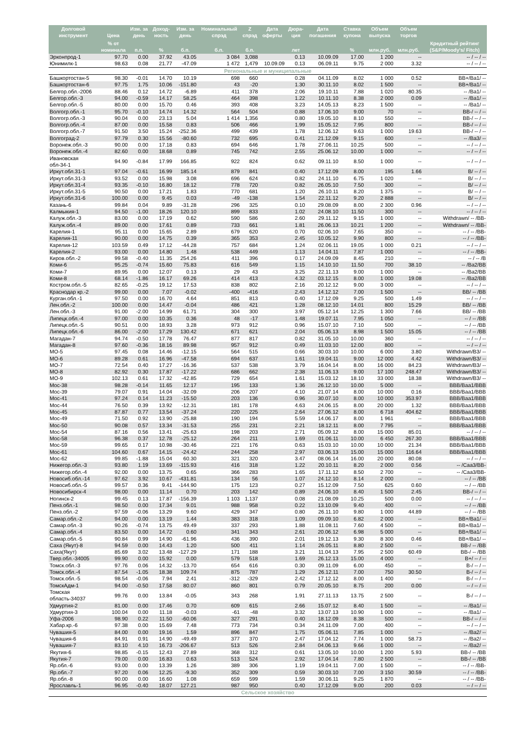| Долговой инструмент | Цена | Изм. за день | Доход-ность | Изм. за день | Номинальный спрэд | Z спрэд | Дата оферты | Дюра-ция | Дата погашения | Ставка купона | Объем выпуска | Объем торгов | Кредитный рейтинг (S&P/Moody's/ Fitch) |
| --- | --- | --- | --- | --- | --- | --- | --- | --- | --- | --- | --- | --- | --- |
| | % от номинала | п.п. | % | б.п. | б.п. | б.п. | | лет | | % | млн.руб. | млн.руб. | |
| Эрконпрод-1 | 97.70 | 0.00 | 37.92 | 43.05 | 3 084 | 3,088 | | 0.13 | 10.09.09 | 17.00 | 1 200 | -- | -- / -- / -- |
| Юнимилк-1 | 98.63 | 0.08 | 21.77 | -47.09 | 1 472 | 1,479 | 10.09.09 | 0.13 | 06.09.11 | 9.75 | 2 000 | 3.32 | -- / -- / -- |
| Региональные и муниципальные | | | | | | | | | | | | | |
| Башкортостан-5 | 98.30 | -0.01 | 14.70 | 10.19 | 698 | 660 | | 0.28 | 04.11.09 | 8.02 | 1 000 | 0.52 | BB+/Ba1/ -- |
| Башкортостан-6 | 97.75 | 1.75 | 10.06 | -151.80 | 43 | -20 | | 1.30 | 30.11.10 | 8.02 | 1 500 | -- | BB+/Ba1/ -- |
| Белгор.обл.-2006 | 88.46 | 0.12 | 14.72 | -6.89 | 411 | 378 | | 2.06 | 19.10.11 | 7.88 | 1 020 | 80.35 | -- /Ba1/ -- |
| Белгор.обл.-3 | 94.00 | -0.59 | 14.17 | 58.25 | 464 | 398 | | 1.22 | 10.11.10 | 8.38 | 2 000 | 0.09 | -- /Ba1/ -- |
| Белгор.обл.-5 | 80.00 | 0.00 | 15.70 | 0.46 | 393 | 408 | | 3.23 | 14.05.13 | 8.23 | 1 500 | -- | -- /Ba1/ -- |
| Волгогр.обл.-1 | 95.70 | -0.10 | 14.74 | 14.32 | 564 | 504 | | 0.88 | 17.06.10 | 9.00 | 70 | -- | BB-/ -- / -- |
| Волгогр.обл.-3 | 90.04 | 0.00 | 23.13 | 5.04 | 1 414 | 1,356 | | 0.80 | 19.05.10 | 8.10 | 550 | -- | BB-/ -- / -- |
| Волгогр.обл.-4 | 87.00 | 0.00 | 15.58 | 0.83 | 506 | 466 | | 1.99 | 15.05.12 | 7.95 | 800 | -- | BB-/ -- / -- |
| Волгогр.обл.-7 | 91.50 | 3.50 | 15.24 | -252.36 | 499 | 439 | | 1.78 | 12.06.12 | 9.63 | 1 000 | 19.63 | BB-/ -- / -- |
| Волгоград-2 | 97.79 | 0.30 | 15.56 | -80.60 | 732 | 695 | | 0.41 | 21.12.09 | 9.15 | 600 | -- | -- /Ba3/ -- |
| Воронеж.обл.-3 | 90.00 | 0.00 | 17.18 | 0.83 | 694 | 646 | | 1.78 | 27.06.11 | 10.25 | 500 | -- | -- / -- / -- |
| Воронеж.обл.-4 | 82.60 | 0.00 | 18.68 | 0.89 | 745 | 742 | | 2.55 | 25.06.12 | 10.00 | 1 000 | -- | -- / -- / -- |
| Ивановская обл-34-1 | 94.90 | -0.84 | 17.99 | 166.85 | 922 | 824 | | 0.62 | 09.11.10 | 8.50 | 1 000 | -- | -- / -- / -- |
| Иркут.обл.31-1 | 97.04 | -0.61 | 16.99 | 185.14 | 879 | 841 | | 0.40 | 17.12.09 | 8.00 | 195 | 1.66 | B/ -- / -- |
| Иркут.обл.31-3 | 93.52 | 0.00 | 15.98 | 3.08 | 696 | 624 | | 0.82 | 24.11.10 | 6.75 | 1 020 | -- | B/ -- / -- |
| Иркут.обл.31-4 | 93.35 | -0.10 | 16.80 | 18.12 | 778 | 720 | | 0.82 | 26.05.10 | 7.50 | 300 | -- | B/ -- / -- |
| Иркут.обл.31-5 | 90.50 | 0.00 | 17.21 | 1.83 | 770 | 681 | | 1.20 | 26.10.11 | 8.20 | 1 375 | -- | B/ -- / -- |
| Иркут.обл.31-6 | 100.00 | 0.00 | 9.45 | 0.03 | -49 | -138 | | 1.54 | 22.11.12 | 9.20 | 2 888 | -- | B/ -- / -- |
| Казань-6 | 99.84 | 0.04 | 9.89 | -31.28 | 296 | 325 | | 0.10 | 29.08.09 | 8.00 | 2 300 | 0.96 | -- / -- / -- |
| Калмыкия-1 | 94.50 | -1.00 | 18.26 | 120.10 | 899 | 833 | | 1.02 | 24.08.10 | 11.50 | 300 | -- | -- / -- / -- |
| Калуж.обл.-3 | 83.00 | 0.00 | 17.19 | 0.62 | 590 | 586 | | 2.60 | 29.11.12 | 9.15 | 1 000 | -- | Withdrawn/ -- /BB- |
| Калуж.обл.-4 | 89.00 | 0.00 | 17.61 | 0.89 | 733 | 661 | | 1.81 | 26.06.13 | 10.21 | 1 200 | -- | Withdrawn/ -- /BB- |
| Карелия-1 | 95.11 | 0.00 | 15.65 | 2.89 | 679 | 620 | | 0.70 | 02.06.10 | 7.65 | 350 | -- | -- / -- /BB- |
| Карелия-11 | 90.00 | 0.00 | 14.75 | 0.39 | 365 | 353 | | 2.45 | 10.05.12 | 9.90 | 800 | -- | -- / -- /BB- |
| Карелия-12 | 103.59 | 0.49 | 17.12 | -44.28 | 757 | 684 | | 1.24 | 02.06.11 | 19.05 | 1 000 | 0.21 | -- / -- / -- |
| Карелия-2 | 93.00 | 0.00 | 14.80 | 1.48 | 538 | 449 | | 1.13 | 14.04.11 | 7.87 | 1 000 | -- | -- / -- /BB- |
| Киров.обл.-2 | 99.58 | -0.40 | 11.35 | 254.26 | 411 | 396 | | 0.17 | 24.09.09 | 8.45 | 210 | -- | -- / -- /B |
| Коми-6 | 95.25 | -0.74 | 15.60 | 75.83 | 616 | 549 | | 1.15 | 14.10.10 | 11.50 | 700 | 38.10 | -- /Ba2/BB |
| Коми-7 | 89.95 | 0.00 | 12.07 | 0.13 | 29 | 43 | | 3.25 | 22.11.13 | 9.00 | 1 000 | -- | -- /Ba2/BB |
| Коми-8 | 68.14 | -1.86 | 16.17 | 69.26 | 414 | 413 | | 4.32 | 03.12.15 | 8.00 | 1 000 | 19.08 | -- /Ba2/BB |
| Костром.обл.-5 | 82.65 | -0.25 | 19.12 | 17.53 | 838 | 802 | | 2.16 | 20.12.12 | 9.00 | 3 000 | -- | -- / -- / -- |
| Краснодар кр.-2 | 99.00 | 0.00 | 7.07 | -0.02 | -400 | -416 | | 2.43 | 14.12.12 | 7.00 | 1 500 | -- | BB/ -- /BB |
| Курган.обл.-1 | 97.50 | 0.00 | 16.70 | 4.64 | 851 | 813 | | 0.40 | 17.12.09 | 9.25 | 500 | 1.49 | -- / -- / -- |
| Лен.обл.-2 | 100.00 | 0.00 | 14.47 | -0.04 | 486 | 421 | | 1.28 | 08.12.10 | 14.01 | 800 | 15.29 | BB/ -- /BB |
| Лен.обл.-3 | 91.00 | -2.00 | 14.99 | 61.71 | 304 | 300 | | 3.97 | 05.12.14 | 12.25 | 1 300 | 7.66 | BB/ -- /BB |
| Липецк.обл.-4 | 97.00 | 0.00 | 10.35 | 0.36 | 48 | -17 | | 1.48 | 19.07.11 | 7.95 | 1 050 | -- | -- / -- /BB |
| Липецк.обл.-5 | 90.51 | 0.00 | 18.93 | 3.28 | 973 | 912 | | 0.96 | 15.07.10 | 7.10 | 500 | -- | -- / -- /BB |
| Липецк.обл.-6 | 86.00 | -2.00 | 17.29 | 130.42 | 671 | 621 | | 2.04 | 05.06.13 | 8.98 | 1 500 | 15.05 | -- / -- /BB |
| Магадан-7 | 94.74 | -0.50 | 17.78 | 76.47 | 877 | 817 | | 0.82 | 31.05.10 | 10.00 | 360 | -- | -- / -- / -- |
| Магадан-8 | 97.60 | -0.36 | 18.16 | 89.98 | 957 | 912 | | 0.49 | 11.03.10 | 12.00 | 800 | -- | -- / -- / -- |
| МО-5 | 97.45 | 0.08 | 14.46 | -12.15 | 564 | 515 | | 0.66 | 30.03.10 | 10.00 | 6 000 | 3.80 | Withdrawn/B3/ -- |
| МО-6 | 89.28 | 0.61 | 16.96 | -47.58 | 694 | 637 | | 1.61 | 19.04.11 | 9.00 | 12 000 | 4.42 | Withdrawn/B3/ -- |
| МО-7 | 72.54 | 0.40 | 17.27 | -16.36 | 537 | 538 | | 3.79 | 16.04.14 | 8.00 | 16 000 | 84.23 | Withdrawn/B3/ -- |
| МО-8 | 82.92 | 0.30 | 17.87 | -17.22 | 686 | 662 | | 2.38 | 11.06.13 | 9.00 | 17 100 | 248.47 | Withdrawn/B3/ -- |
| МО-9 | 102.13 | 0.61 | 17.32 | -42.85 | 729 | 654 | | 1.61 | 15.03.12 | 18.10 | 33 000 | 18.38 | Withdrawn/B3/ -- |
| Мос-38 | 98.28 | -0.14 | 11.65 | 12.17 | 195 | 133 | | 1.36 | 26.12.10 | 10.00 | 5 000 | -- | BBB/Baa1/BBB |
| Мос-39 | 79.07 | 0.91 | 14.04 | -32.09 | 206 | 207 | | 4.10 | 21.07.14 | 8.00 | 10 000 | 0.16 | BBB/Baa1/BBB |
| Мос-41 | 97.24 | 0.14 | 11.23 | -15.50 | 203 | 136 | | 0.96 | 30.07.10 | 8.00 | 10 000 | 353.97 | BBB/Baa1/BBB |
| Мос-44 | 76.50 | 0.39 | 13.92 | -12.31 | 181 | 178 | | 4.63 | 24.06.15 | 8.00 | 20 000 | 1.32 | BBB/Baa1/BBB |
| Мос-45 | 87.87 | 0.77 | 13.54 | -37.24 | 220 | 225 | | 2.64 | 27.06.12 | 8.00 | 6 718 | 404.62 | BBB/Baa1/BBB |
| Мос-49 | 71.50 | 0.92 | 13.90 | -25.88 | 190 | 194 | | 5.59 | 14.06.17 | 8.00 | 1 961 | -- | BBB/Baa1/BBB |
| Мос-50 | 90.08 | 0.57 | 13.34 | -31.53 | 255 | 231 | | 2.21 | 18.12.11 | 8.00 | 7 795 | -- | BBB/Baa1/BBB |
| Мос-54 | 87.16 | 0.56 | 13.41 | -25.63 | 198 | 203 | | 2.71 | 05.09.12 | 8.00 | 15 000 | 85.01 | -- / -- / -- |
| Мос-58 | 96.38 | 0.37 | 12.78 | -25.12 | 264 | 211 | | 1.69 | 01.06.11 | 10.00 | 6 450 | 267.30 | BBB/Baa1/BBB |
| Мос-59 | 99.65 | 0.17 | 10.98 | -30.46 | 221 | 176 | | 0.63 | 15.03.10 | 10.00 | 10 000 | 21.34 | BBB/Baa1/BBB |
| Мос-61 | 104.60 | 0.67 | 14.15 | -24.42 | 244 | 258 | | 2.97 | 03.06.13 | 15.00 | 15 000 | 116.64 | BBB/Baa1/BBB |
| Мос-62 | 99.85 | -1.88 | 15.04 | 60.30 | 321 | 320 | | 3.47 | 08.06.14 | 16.00 | 20 000 | 80.08 | -- / -- / -- |
| Нижегор.обл.-3 | 93.80 | 1.19 | 13.69 | -115.93 | 416 | 318 | | 1.22 | 20.10.11 | 8.20 | 2 000 | 0.56 | -- /Caa3/BB- |
| Нижегор.обл.-4 | 92.00 | 0.00 | 13.75 | 0.65 | 366 | 283 | | 1.65 | 17.11.12 | 8.50 | 2 700 | -- | -- /Caa3/BB- |
| Новосиб.обл.-14 | 97.62 | 3.92 | 10.67 | -431.81 | 134 | 56 | | 1.07 | 24.12.10 | 8.14 | 2 000 | -- | -- / -- /BB |
| Новосиб.обл.-5 | 99.57 | 0.36 | 9.41 | -144.90 | 175 | 123 | | 0.27 | 15.12.09 | 7.50 | 625 | 0.60 | -- / -- /BB |
| Новосибирск-4 | 98.00 | 0.00 | 11.14 | 0.70 | 203 | 142 | | 0.89 | 24.06.10 | 8.40 | 1 500 | 2.45 | BB-/ -- / -- |
| Ногинск-2 | 99.45 | 0.13 | 17.87 | -156.39 | 1 103 | 1,137 | | 0.08 | 21.08.09 | 10.25 | 500 | 0.00 | -- / -- / -- |
| Пенз.обл.-1 | 98.50 | 0.00 | 17.34 | 9.01 | 988 | 958 | | 0.22 | 13.10.09 | 9.40 | 400 | -- | -- / -- /BB |
| Пенз.обл.-2 | 97.59 | -0.06 | 13.29 | 9.60 | 429 | 347 | | 0.80 | 26.11.10 | 9.80 | 1 000 | 44.89 | -- / -- /BB |
| Самар.обл.-2 | 94.00 | 0.00 | 13.19 | 1.44 | 383 | 318 | | 1.09 | 09.09.10 | 6.82 | 2 000 | -- | BB+/Ba1/ -- |
| Самар.обл.-3 | 90.26 | -0.74 | 13.75 | 49.49 | 337 | 293 | | 1.88 | 11.08.11 | 7.60 | 4 500 | -- | BB+/Ba1/ -- |
| Самар.обл.-4 | 83.50 | 0.00 | 14.72 | 0.60 | 341 | 343 | | 2.61 | 20.06.12 | 6.98 | 5 000 | -- | BB+/Ba1/ -- |
| Самар.обл.-5 | 90.84 | 0.99 | 14.90 | -61.96 | 436 | 390 | | 2.01 | 19.12.13 | 9.30 | 8 300 | 0.46 | BB+/Ba1/ -- |
| Саха (Якут)-8 | 94.59 | 0.00 | 14.43 | 1.20 | 500 | 411 | | 1.14 | 26.05.11 | 8.80 | 2 500 | -- | BB-/ -- /BB |
| Саха(Якут) | 85.69 | 3.02 | 13.48 | -127.29 | 171 | 188 | | 3.21 | 11.04.13 | 7.95 | 2 500 | 60.49 | BB-/ -- /BB |
| Твер.обл.-34005 | 99.90 | 0.00 | 15.92 | 0.00 | 579 | 518 | | 1.69 | 26.12.13 | 15.00 | 4 000 | -- | B+/ -- / -- |
| Томск.обл.-3 | 97.76 | 0.06 | 14.32 | -13.70 | 654 | 616 | | 0.30 | 09.11.09 | 6.00 | 450 | -- | B-/ -- / -- |
| Томск.обл.-4 | 87.54 | -1.05 | 18.38 | 109.74 | 875 | 787 | | 1.29 | 26.12.11 | 7.00 | 750 | 30.50 | B-/ -- / -- |
| Томск.обл.-5 | 98.54 | -0.06 | 7.94 | 2.41 | -312 | -329 | | 2.42 | 17.12.12 | 8.00 | 1 400 | -- | B-/ -- / -- |
| ТомскАдм-1 | 94.00 | -0.50 | 17.58 | 80.07 | 860 | 801 | | 0.79 | 20.05.10 | 8.75 | 200 | 0.00 | -- / -- / -- |
| Томская область-34037 | 99.76 | 0.00 | 13.84 | -0.05 | 343 | 268 | | 1.91 | 27.11.13 | 13.75 | 2 500 | -- | B-/ -- / -- |
| Удмуртия-2 | 81.00 | 0.00 | 17.46 | 0.70 | 609 | 615 | | 2.66 | 15.07.12 | 8.40 | 1 500 | -- | -- /Ba1/ -- |
| Удмуртия-3 | 100.04 | 0.00 | 11.18 | -0.03 | -61 | -48 | | 3.32 | 13.07.13 | 10.90 | 1 000 | -- | -- /Ba1/ -- |
| Уфа-2006 | 98.90 | 0.22 | 11.50 | -60.06 | 327 | 291 | | 0.40 | 18.12.09 | 8.38 | 500 | -- | BB-/ -- / -- |
| Хабар.кр.-6 | 97.38 | 0.00 | 15.69 | 7.48 | 773 | 734 | | 0.34 | 24.11.09 | 7.00 | 400 | -- | -- / -- / -- |
| Чувашия-5 | 84.00 | 0.00 | 19.16 | 1.59 | 896 | 847 | | 1.75 | 05.06.11 | 7.85 | 1 000 | -- | -- /Ba2/ -- |
| Чувашия-6 | 84.91 | 0.91 | 14.90 | -49.49 | 377 | 370 | | 2.47 | 17.04.12 | 7.74 | 1 000 | 58.73 | -- /Ba2/ -- |
| Чувашия-7 | 83.10 | 4.10 | 16.73 | -206.67 | 513 | 526 | | 2.84 | 04.06.13 | 9.66 | 1 000 | -- | -- /Ba2/ -- |
| Якутия-6 | 98.85 | -0.15 | 12.43 | 27.89 | 368 | 312 | | 0.61 | 13.05.10 | 10.00 | 1 200 | 5.93 | BB-/ -- /BB |
| Якутия-7 | 79.00 | 0.00 | 16.83 | 0.63 | 513 | 524 | | 2.92 | 17.04.14 | 7.80 | 2 500 | -- | BB-/ -- /BB |
| Яр.обл.-6 | 93.00 | 0.00 | 13.39 | 1.26 | 389 | 306 | | 1.19 | 19.04.11 | 7.00 | 1 500 | -- | -- / -- /BB- |
| Яр.обл.-7 | 97.20 | 0.06 | 12.25 | -9.30 | 352 | 309 | | 0.59 | 30.03.10 | 7.00 | 3 150 | 30.59 | -- / -- /BB- |
| Яр.обл.-8 | 90.00 | 0.00 | 16.60 | 1.08 | 659 | 599 | | 1.59 | 30.06.11 | 9.25 | 1 870 | -- | -- / -- /BB- |
| Ярославль-1 | 96.95 | -0.40 | 18.07 | 127.21 | 987 | 950 | | 0.40 | 17.12.09 | 9.00 | 200 | 0.03 | -- / -- / -- |
| Сельское хозяйство | | | | | | | | | | | | | |